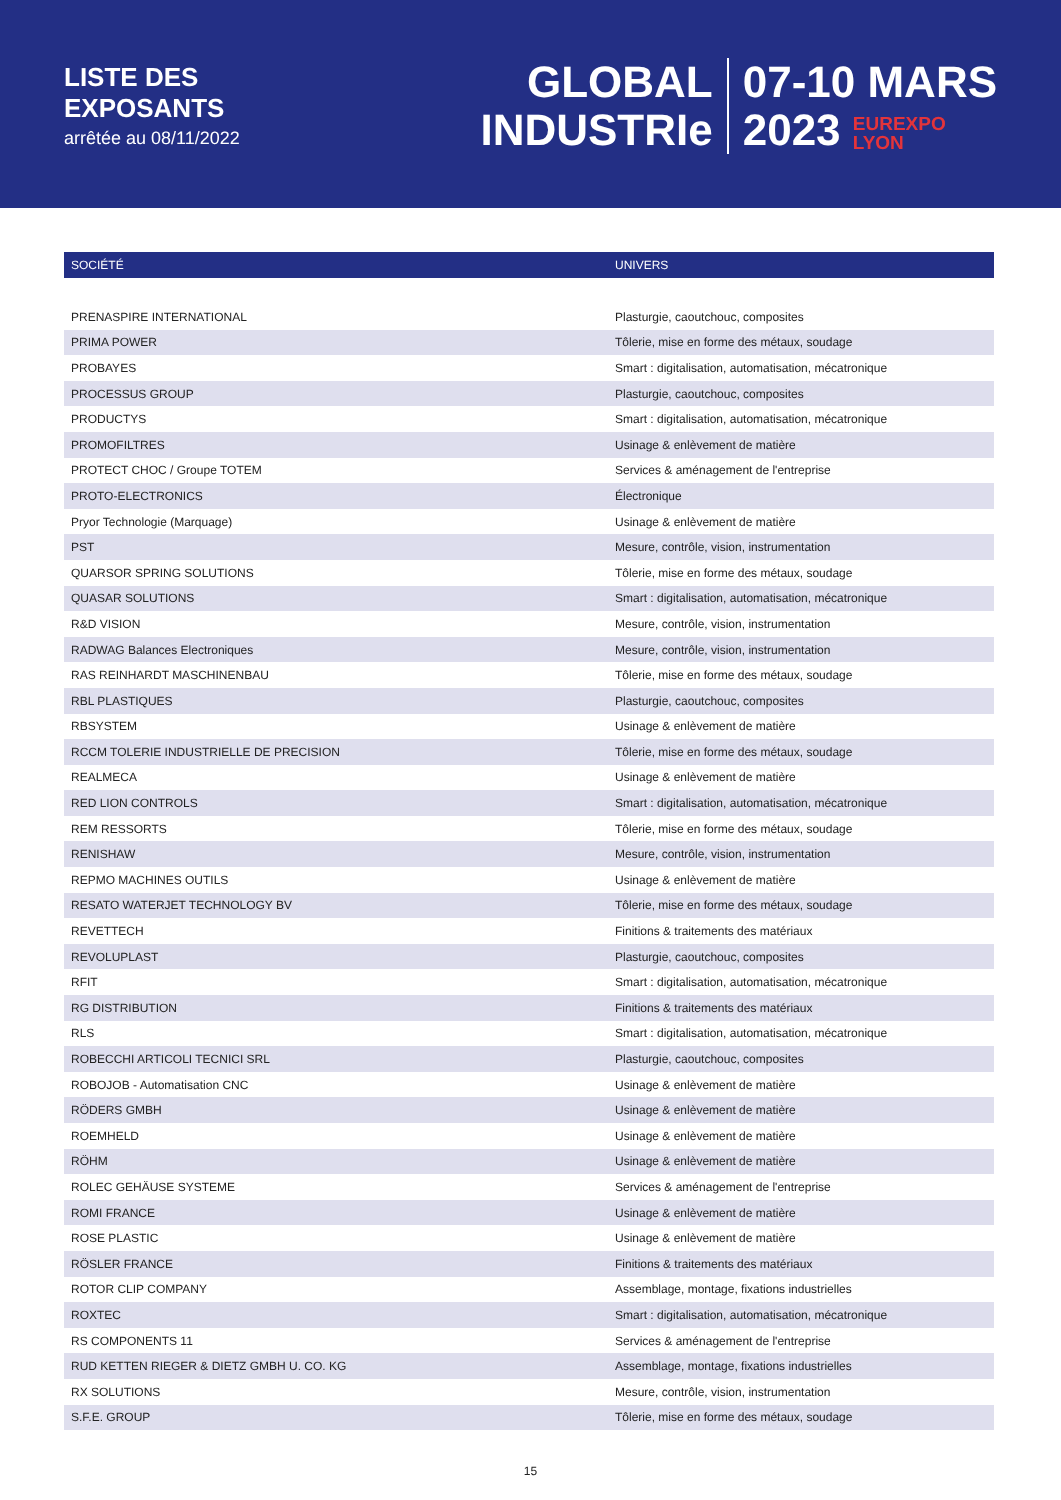LISTE DES
EXPOSANTS
arrêtée au 08/11/2022
GLOBAL
INDUSTRIe
07-10 MARS
2023 EUREXPO
LYON
| SOCIÉTÉ | UNIVERS |
| --- | --- |
| PRENASPIRE INTERNATIONAL | Plasturgie, caoutchouc, composites |
| PRIMA POWER | Tôlerie, mise en forme des métaux, soudage |
| PROBAYES | Smart : digitalisation, automatisation, mécatronique |
| PROCESSUS GROUP | Plasturgie, caoutchouc, composites |
| PRODUCTYS | Smart : digitalisation, automatisation, mécatronique |
| PROMOFILTRES | Usinage & enlèvement de matière |
| PROTECT CHOC / Groupe TOTEM | Services & aménagement de l'entreprise |
| PROTO-ELECTRONICS | Électronique |
| Pryor Technologie (Marquage) | Usinage & enlèvement de matière |
| PST | Mesure, contrôle, vision, instrumentation |
| QUARSOR SPRING SOLUTIONS | Tôlerie, mise en forme des métaux, soudage |
| QUASAR SOLUTIONS | Smart : digitalisation, automatisation, mécatronique |
| R&D VISION | Mesure, contrôle, vision, instrumentation |
| RADWAG Balances Electroniques | Mesure, contrôle, vision, instrumentation |
| RAS REINHARDT MASCHINENBAU | Tôlerie, mise en forme des métaux, soudage |
| RBL PLASTIQUES | Plasturgie, caoutchouc, composites |
| RBSYSTEM | Usinage & enlèvement de matière |
| RCCM TOLERIE INDUSTRIELLE DE PRECISION | Tôlerie, mise en forme des métaux, soudage |
| REALMECA | Usinage & enlèvement de matière |
| RED LION CONTROLS | Smart : digitalisation, automatisation, mécatronique |
| REM RESSORTS | Tôlerie, mise en forme des métaux, soudage |
| RENISHAW | Mesure, contrôle, vision, instrumentation |
| REPMO MACHINES OUTILS | Usinage & enlèvement de matière |
| RESATO WATERJET TECHNOLOGY BV | Tôlerie, mise en forme des métaux, soudage |
| REVETTECH | Finitions & traitements des matériaux |
| REVOLUPLAST | Plasturgie, caoutchouc, composites |
| RFIT | Smart : digitalisation, automatisation, mécatronique |
| RG DISTRIBUTION | Finitions & traitements des matériaux |
| RLS | Smart : digitalisation, automatisation, mécatronique |
| ROBECCHI ARTICOLI TECNICI SRL | Plasturgie, caoutchouc, composites |
| ROBOJOB - Automatisation CNC | Usinage & enlèvement de matière |
| RÖDERS GMBH | Usinage & enlèvement de matière |
| ROEMHELD | Usinage & enlèvement de matière |
| RÖHM | Usinage & enlèvement de matière |
| ROLEC GEHÄUSE SYSTEME | Services & aménagement de l'entreprise |
| ROMI FRANCE | Usinage & enlèvement de matière |
| ROSE PLASTIC | Usinage & enlèvement de matière |
| RÖSLER FRANCE | Finitions & traitements des matériaux |
| ROTOR CLIP COMPANY | Assemblage, montage, fixations industrielles |
| ROXTEC | Smart : digitalisation, automatisation, mécatronique |
| RS COMPONENTS 11 | Services & aménagement de l'entreprise |
| RUD KETTEN RIEGER & DIETZ GMBH U. CO. KG | Assemblage, montage, fixations industrielles |
| RX SOLUTIONS | Mesure, contrôle, vision, instrumentation |
| S.F.E. GROUP | Tôlerie, mise en forme des métaux, soudage |
15